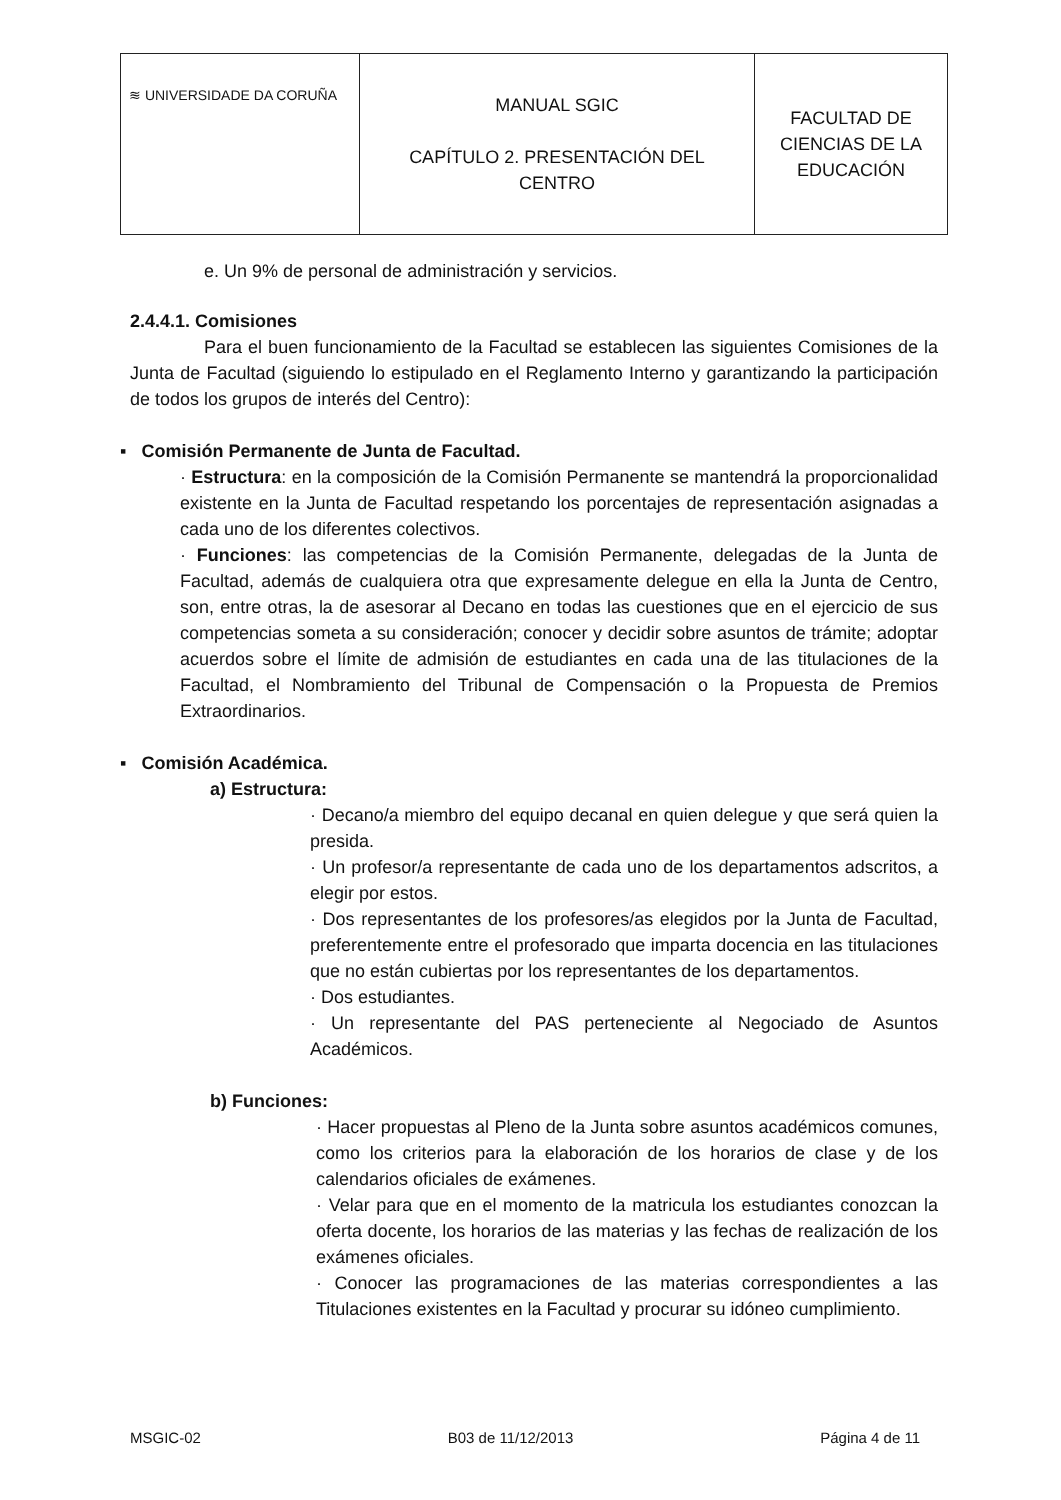| ≋ UNIVERSIDADE DA CORUÑA | MANUAL SGIC CAPÍTULO 2. PRESENTACIÓN DEL CENTRO | FACULTAD DE CIENCIAS DE LA EDUCACIÓN |
e. Un 9% de personal de administración y servicios.
2.4.4.1. Comisiones
Para el buen funcionamiento de la Facultad se establecen las siguientes Comisiones de la Junta de Facultad (siguiendo lo estipulado en el Reglamento Interno y garantizando la participación de todos los grupos de interés del Centro):
▪ Comisión Permanente de Junta de Facultad.
· Estructura: en la composición de la Comisión Permanente se mantendrá la proporcionalidad existente en la Junta de Facultad respetando los porcentajes de representación asignadas a cada uno de los diferentes colectivos.
· Funciones: las competencias de la Comisión Permanente, delegadas de la Junta de Facultad, además de cualquiera otra que expresamente delegue en ella la Junta de Centro, son, entre otras, la de asesorar al Decano en todas las cuestiones que en el ejercicio de sus competencias someta a su consideración; conocer y decidir sobre asuntos de trámite; adoptar acuerdos sobre el límite de admisión de estudiantes en cada una de las titulaciones de la Facultad, el Nombramiento del Tribunal de Compensación o la Propuesta de Premios Extraordinarios.
▪ Comisión Académica.
a) Estructura:
· Decano/a miembro del equipo decanal en quien delegue y que será quien la presida.
· Un profesor/a representante de cada uno de los departamentos adscritos, a elegir por estos.
· Dos representantes de los profesores/as elegidos por la Junta de Facultad, preferentemente entre el profesorado que imparta docencia en las titulaciones que no están cubiertas por los representantes de los departamentos.
· Dos estudiantes.
· Un representante del PAS perteneciente al Negociado de Asuntos Académicos.
b) Funciones:
· Hacer propuestas al Pleno de la Junta sobre asuntos académicos comunes, como los criterios para la elaboración de los horarios de clase y de los calendarios oficiales de exámenes.
· Velar para que en el momento de la matricula los estudiantes conozcan la oferta docente, los horarios de las materias y las fechas de realización de los exámenes oficiales.
· Conocer las programaciones de las materias correspondientes a las Titulaciones existentes en la Facultad y procurar su idóneo cumplimiento.
MSGIC-02 B03 de 11/12/2013 Página 4 de 11